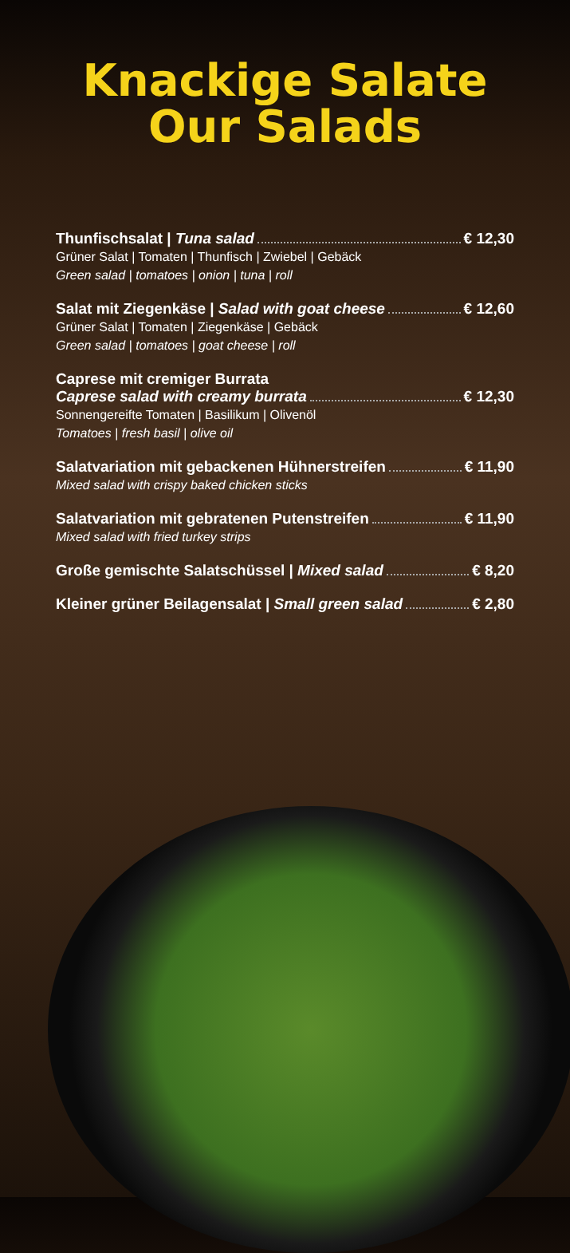Knackige Salate
Our Salads
Thunfischsalat | Tuna salad € 12,30
Grüner Salat | Tomaten | Thunfisch | Zwiebel | Gebäck
Green salad | tomatoes | onion | tuna | roll
Salat mit Ziegenkäse | Salad with goat cheese € 12,60
Grüner Salat | Tomaten | Ziegenkäse | Gebäck
Green salad | tomatoes | goat cheese | roll
Caprese mit cremiger Burrata
Caprese salad with creamy burrata € 12,30
Sonnengereifte Tomaten | Basilikum | Olivenöl
Tomatoes | fresh basil | olive oil
Salatvariation mit gebackenen Hühnerstreifen € 11,90
Mixed salad with crispy baked chicken sticks
Salatvariation mit gebratenen Putenstreifen € 11,90
Mixed salad with fried turkey strips
Große gemischte Salatschüssel | Mixed salad € 8,20
Kleiner grüner Beilagensalat | Small green salad € 2,80